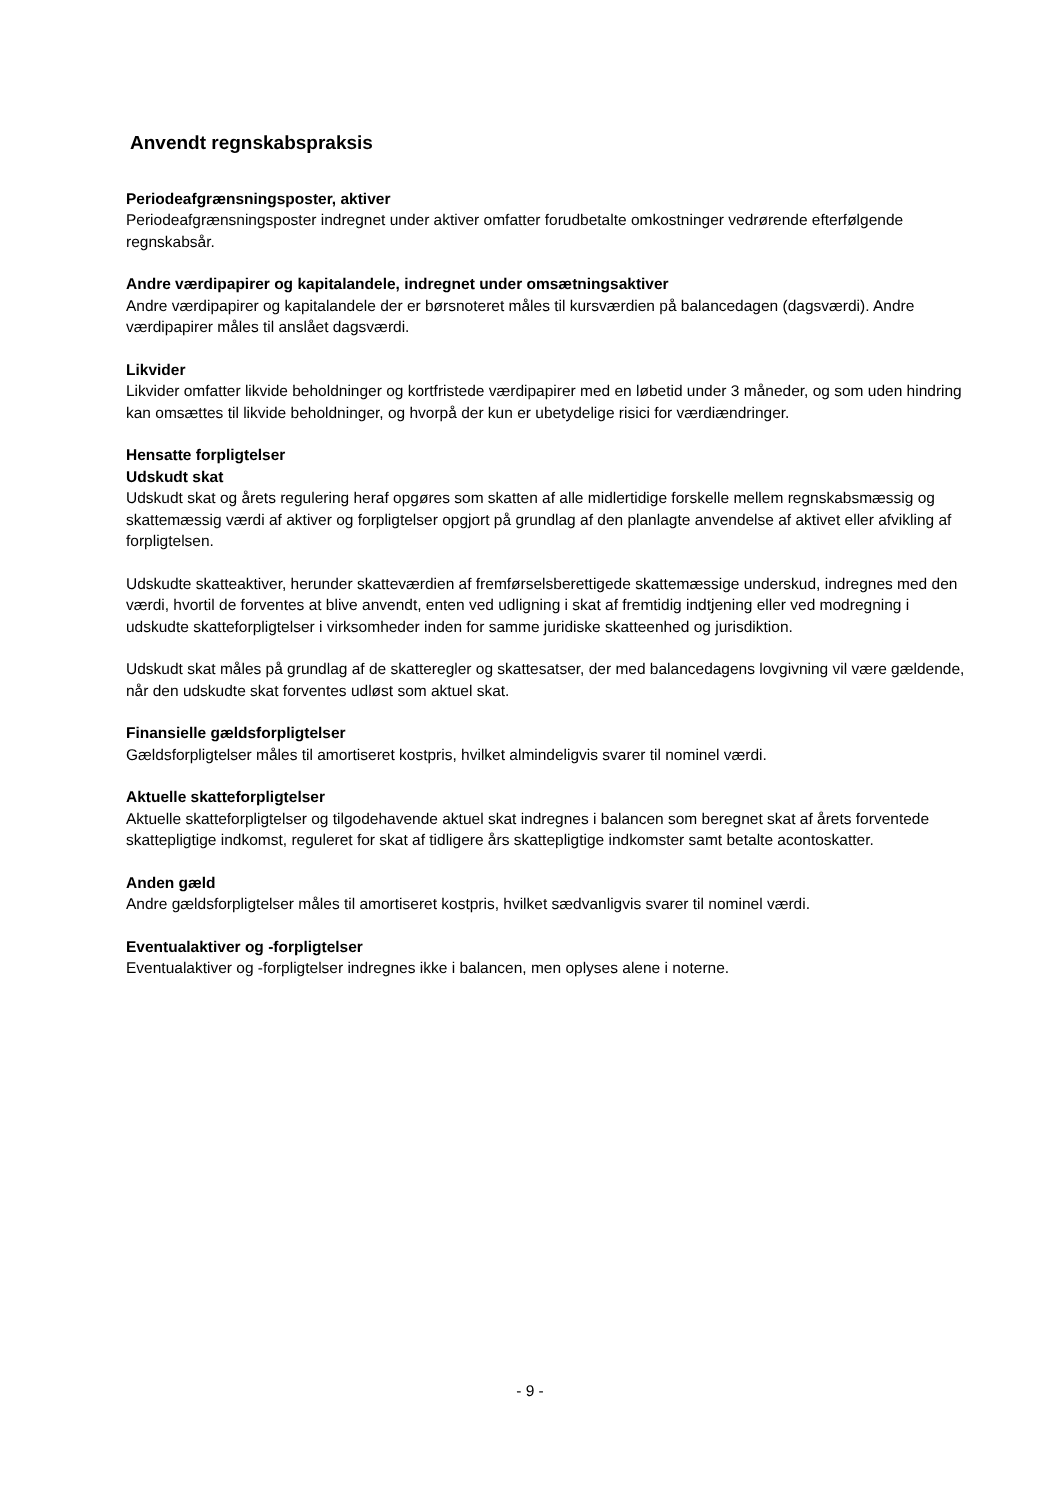Anvendt regnskabspraksis
Periodeafgrænsningsposter, aktiver
Periodeafgrænsningsposter indregnet under aktiver omfatter forudbetalte omkostninger vedrørende efterfølgende regnskabsår.
Andre værdipapirer og kapitalandele, indregnet under omsætningsaktiver
Andre værdipapirer og kapitalandele der er børsnoteret måles til kursværdien på balancedagen (dagsværdi). Andre værdipapirer måles til anslået dagsværdi.
Likvider
Likvider omfatter likvide beholdninger og kortfristede værdipapirer med en løbetid under 3 måneder, og som uden hindring kan omsættes til likvide beholdninger, og hvorpå der kun er ubetydelige risici for værdiændringer.
Hensatte forpligtelser
Udskudt skat
Udskudt skat og årets regulering heraf opgøres som skatten af alle midlertidige forskelle mellem regnskabsmæssig og skattemæssig værdi af aktiver og forpligtelser opgjort på grundlag af den planlagte anvendelse af aktivet eller afvikling af forpligtelsen.
Udskudte skatteaktiver, herunder skatteværdien af fremførselsberettigede skattemæssige underskud, indregnes med den værdi, hvortil de forventes at blive anvendt, enten ved udligning i skat af fremtidig indtjening eller ved modregning i udskudte skatteforpligtelser i virksomheder inden for samme juridiske skatteenhed og jurisdiktion.
Udskudt skat måles på grundlag af de skatteregler og skattesatser, der med balancedagens lovgivning vil være gældende, når den udskudte skat forventes udløst som aktuel skat.
Finansielle gældsforpligtelser
Gældsforpligtelser måles til amortiseret kostpris, hvilket almindeligvis svarer til nominel værdi.
Aktuelle skatteforpligtelser
Aktuelle skatteforpligtelser og tilgodehavende aktuel skat indregnes i balancen som beregnet skat af årets forventede skattepligtige indkomst, reguleret for skat af tidligere års skattepligtige indkomster samt betalte acontoskatter.
Anden gæld
Andre gældsforpligtelser måles til amortiseret kostpris, hvilket sædvanligvis svarer til nominel værdi.
Eventualaktiver og -forpligtelser
Eventualaktiver og -forpligtelser indregnes ikke i balancen, men oplyses alene i noterne.
- 9 -